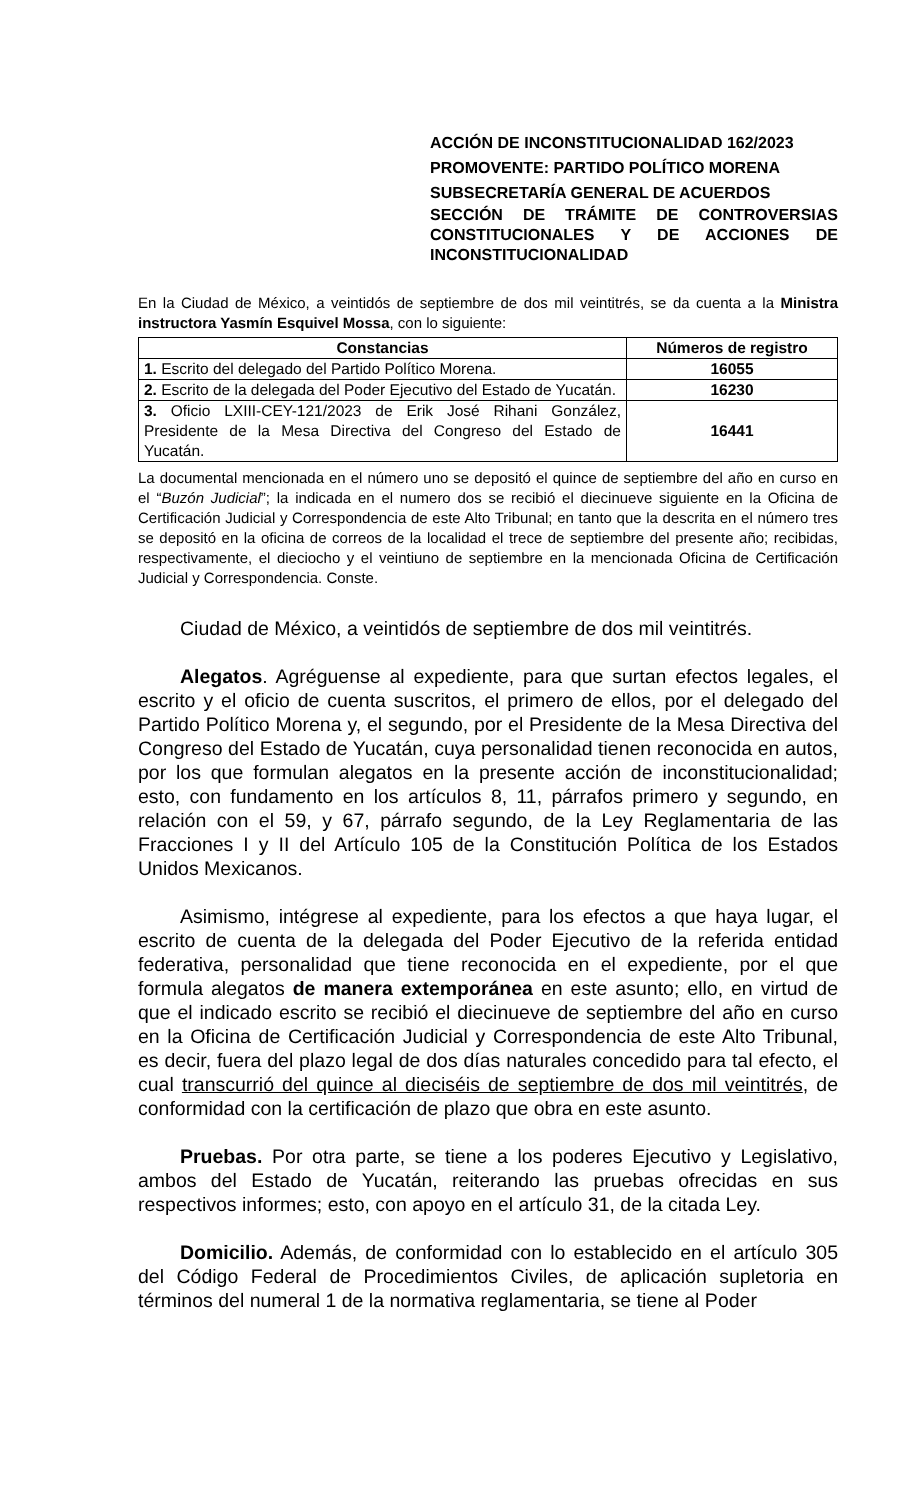ACCIÓN DE INCONSTITUCIONALIDAD 162/2023
PROMOVENTE: PARTIDO POLÍTICO MORENA
SUBSECRETARÍA GENERAL DE ACUERDOS
SECCIÓN DE TRÁMITE DE CONTROVERSIAS CONSTITUCIONALES Y DE ACCIONES DE INCONSTITUCIONALIDAD
En la Ciudad de México, a veintidós de septiembre de dos mil veintitrés, se da cuenta a la Ministra instructora Yasmín Esquivel Mossa, con lo siguiente:
| Constancias | Números de registro |
| --- | --- |
| 1. Escrito del delegado del Partido Político Morena. | 16055 |
| 2. Escrito de la delegada del Poder Ejecutivo del Estado de Yucatán. | 16230 |
| 3. Oficio LXIII-CEY-121/2023 de Erik José Rihani González, Presidente de la Mesa Directiva del Congreso del Estado de Yucatán. | 16441 |
La documental mencionada en el número uno se depositó el quince de septiembre del año en curso en el “Buzón Judicial”; la indicada en el numero dos se recibió el diecinueve siguiente en la Oficina de Certificación Judicial y Correspondencia de este Alto Tribunal; en tanto que la descrita en el número tres se depositó en la oficina de correos de la localidad el trece de septiembre del presente año; recibidas, respectivamente, el dieciocho y el veintiuno de septiembre en la mencionada Oficina de Certificación Judicial y Correspondencia. Conste.
Ciudad de México, a veintidós de septiembre de dos mil veintitrés.
Alegatos. Agréguense al expediente, para que surtan efectos legales, el escrito y el oficio de cuenta suscritos, el primero de ellos, por el delegado del Partido Político Morena y, el segundo, por el Presidente de la Mesa Directiva del Congreso del Estado de Yucatán, cuya personalidad tienen reconocida en autos, por los que formulan alegatos en la presente acción de inconstitucionalidad; esto, con fundamento en los artículos 8, 11, párrafos primero y segundo, en relación con el 59, y 67, párrafo segundo, de la Ley Reglamentaria de las Fracciones I y II del Artículo 105 de la Constitución Política de los Estados Unidos Mexicanos.
Asimismo, intégrese al expediente, para los efectos a que haya lugar, el escrito de cuenta de la delegada del Poder Ejecutivo de la referida entidad federativa, personalidad que tiene reconocida en el expediente, por el que formula alegatos de manera extemporánea en este asunto; ello, en virtud de que el indicado escrito se recibió el diecinueve de septiembre del año en curso en la Oficina de Certificación Judicial y Correspondencia de este Alto Tribunal, es decir, fuera del plazo legal de dos días naturales concedido para tal efecto, el cual transcurrió del quince al dieciséis de septiembre de dos mil veintitrés, de conformidad con la certificación de plazo que obra en este asunto.
Pruebas. Por otra parte, se tiene a los poderes Ejecutivo y Legislativo, ambos del Estado de Yucatán, reiterando las pruebas ofrecidas en sus respectivos informes; esto, con apoyo en el artículo 31, de la citada Ley.
Domicilio. Además, de conformidad con lo establecido en el artículo 305 del Código Federal de Procedimientos Civiles, de aplicación supletoria en términos del numeral 1 de la normativa reglamentaria, se tiene al Poder